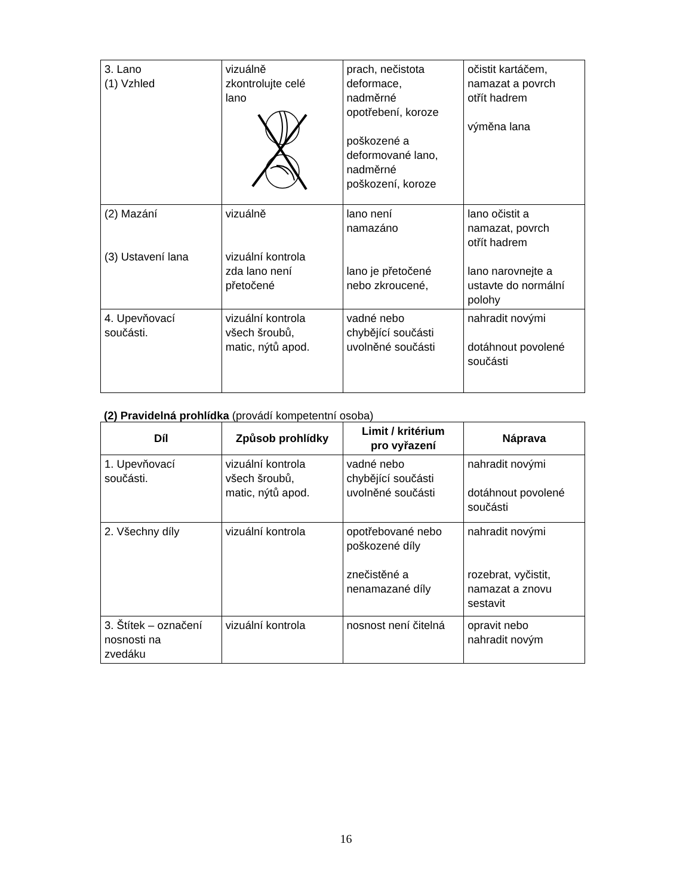| 3. Lano (1) Vzhled | vizuálně zkontrolujte celé lano | prach, nečistota deformace, nadměrné opotřebení, koroze poškozené a deformované lano, nadměrné poškození, koroze | očistit kartáčem, namazat a povrch otřít hadrem výměna lana |
| (2) Mazání (3) Ustavení lana | vizuálně vizuální kontrola zda lano není přetočené | lano není namazáno lano je přetočené nebo zkroucené, | lano očistit a namazat, povrch otřít hadrem lano narovnejte a ustavte do normální polohy |
| 4. Upevňovací součásti. | vizuální kontrola všech šroubů, matic, nýtů apod. | vadné nebo chybějící součásti uvolněné součásti | nahradit novými dotáhnout povolené součásti |
(2) Pravidelná prohlídka (provádí kompetentní osoba)
| Díl | Způsob prohlídky | Limit / kritérium pro vyřazení | Náprava |
| --- | --- | --- | --- |
| 1. Upevňovací součásti. | vizuální kontrola všech šroubů, matic, nýtů apod. | vadné nebo chybějící součásti uvolněné součásti | nahradit novými dotáhnout povolené součásti |
| 2. Všechny díly | vizuální kontrola | opotřebované nebo poškozené díly znečistěné a nenamazané díly | nahradit novými rozebrat, vyčistit, namazat a znovu sestavit |
| 3. Štítek – označení nosnosti na zvedáku | vizuální kontrola | nosnost není čitelná | opravit nebo nahradit novým |
16